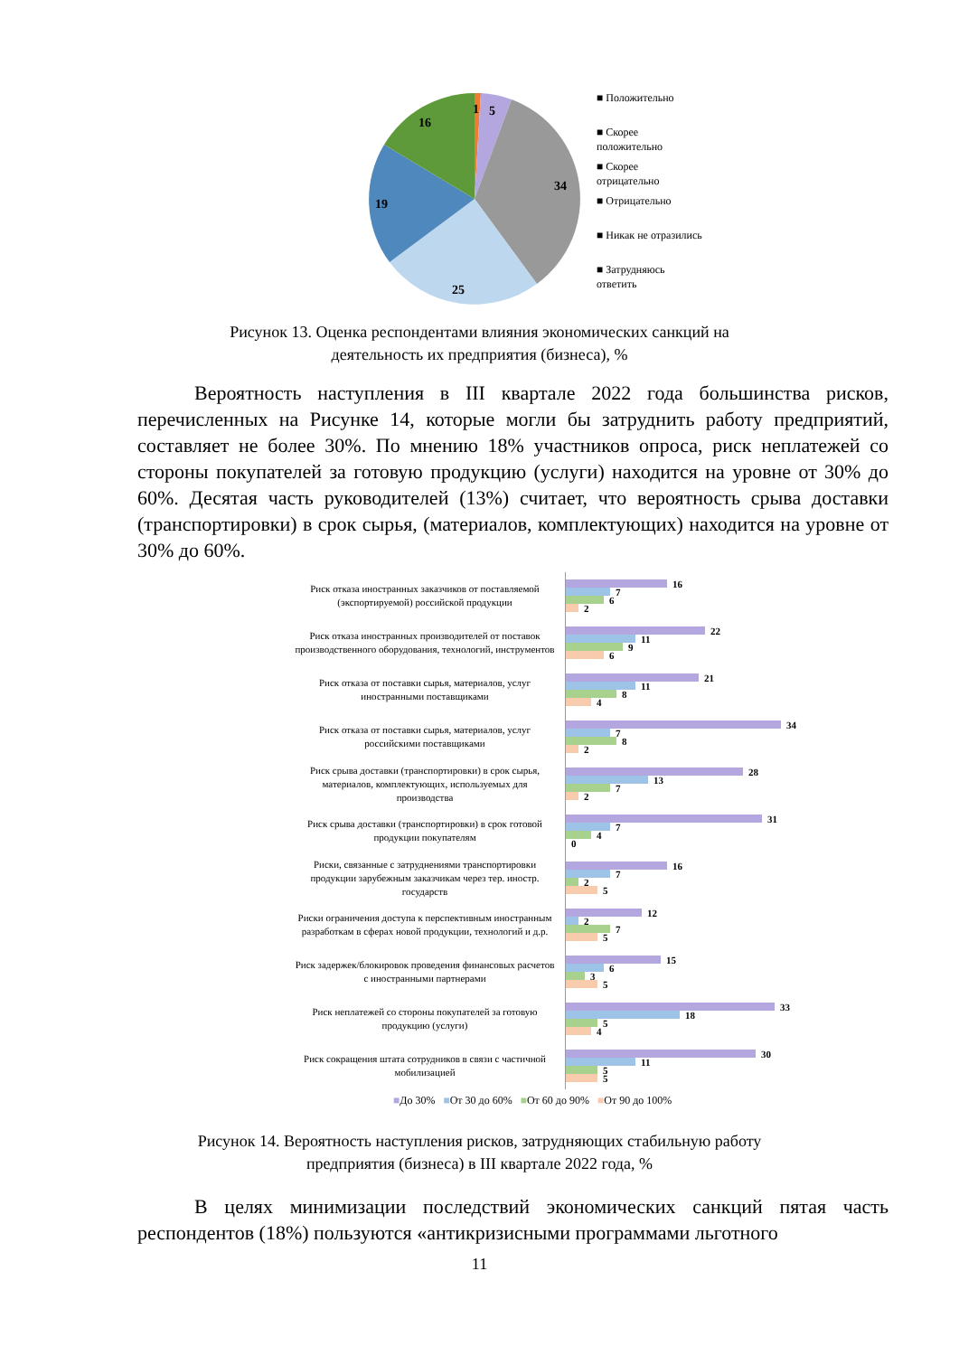1
5
34
25
19
16
■ Положительно
■ Скорее
положительно
■ Скорее
отрицательно
■ Отрицательно
■ Никак не отразились
■ Затрудняюсь
ответить
Рисунок 13. Оценка респондентами влияния экономических санкций на
деятельность их предприятия (бизнеса), %
Вероятность наступления в III квартале 2022 года большинства рисков, перечисленных на Рисунке 14, которые могли бы затруднить работу предприятий, составляет не более 30%. По мнению 18% участников опроса, риск неплатежей со стороны покупателей за готовую продукцию (услуги) находится на уровне от 30% до 60%. Десятая часть руководителей (13%) считает, что вероятность срыва доставки (транспортировки) в срок сырья, (материалов, комплектующих) находится на уровне от 30% до 60%.
Риск отказа иностранных заказчиков от поставляемой (экспортируемой) российской продукции
16
7
6
2
Риск отказа иностранных производителей от поставок производственного оборудования, технологий, инструментов
22
11
9
6
Риск отказа от поставки сырья, материалов, услуг иностранными поставщиками
21
11
8
4
Риск отказа от поставки сырья, материалов, услуг российскими поставщиками
34
7
8
2
Риск срыва доставки (транспортировки) в срок сырья, материалов, комплектующих, используемых для производства
28
13
7
2
Риск срыва доставки (транспортировки) в срок готовой продукции покупателям
31
7
4
0
Риски, связанные с затруднениями транспортировки продукции зарубежным заказчикам через тер. иностр. государств
16
7
2
5
Риски ограничения доступа к перспективным иностранным разработкам в сферах новой продукции, технологий и д.р.
12
2
7
5
Риск задержек/блокировок проведения финансовых расчетов с иностранными партнерами
15
6
3
5
Риск неплатежей со стороны покупателей за готовую продукцию (услуги)
33
18
5
4
Риск сокращения штата сотрудников в связи с частичной мобилизацией
30
11
5
5
■До 30% ■От 30 до 60% ■От 60 до 90% ■От 90 до 100%
Рисунок 14. Вероятность наступления рисков, затрудняющих стабильную работу
предприятия (бизнеса) в III квартале 2022 года, %
В целях минимизации последствий экономических санкций пятая часть респондентов (18%) пользуются «антикризисными программами льготного
11